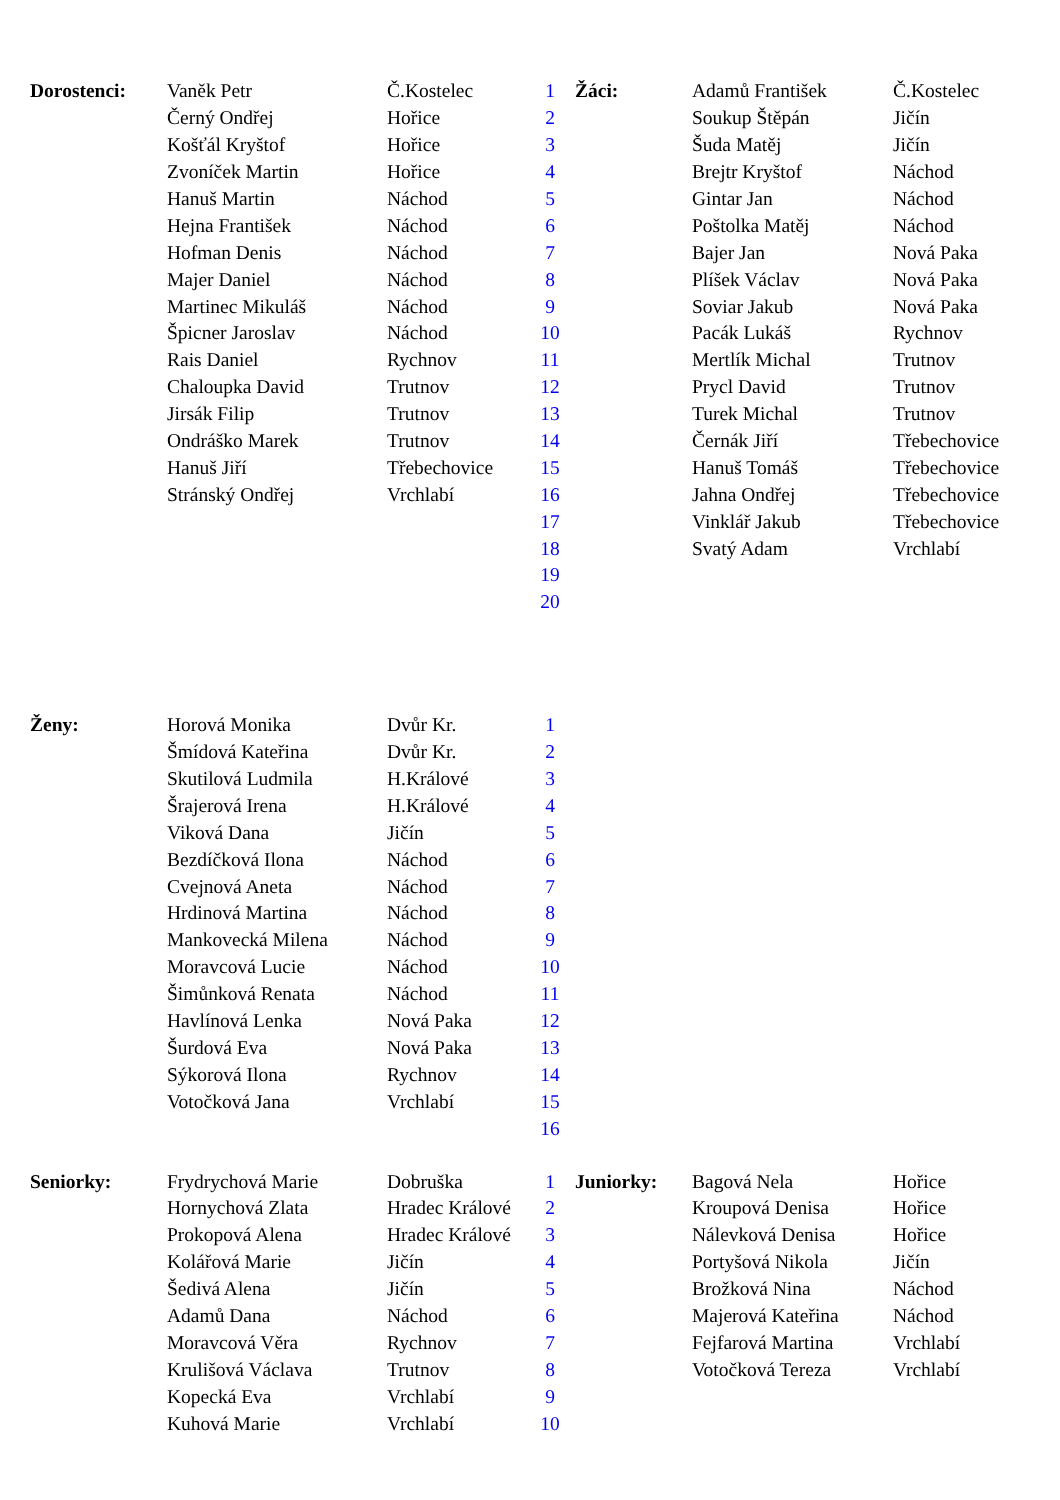| Dorostenci: | Vaněk Petr | Č.Kostelec | 1 | Žáci: | Adamů František | Č.Kostelec |
| | Černý Ondřej | Hořice | 2 | | Soukup Štěpán | Jičín |
| | Košťál Kryštof | Hořice | 3 | | Šuda Matěj | Jičín |
| | Zvoníček Martin | Hořice | 4 | | Brejtr Kryštof | Náchod |
| | Hanuš Martin | Náchod | 5 | | Gintar Jan | Náchod |
| | Hejna František | Náchod | 6 | | Poštolka Matěj | Náchod |
| | Hofman Denis | Náchod | 7 | | Bajer Jan | Nová Paka |
| | Majer Daniel | Náchod | 8 | | Plíšek Václav | Nová Paka |
| | Martinec Mikuláš | Náchod | 9 | | Soviar Jakub | Nová Paka |
| | Špicner Jaroslav | Náchod | 10 | | Pacák Lukáš | Rychnov |
| | Rais Daniel | Rychnov | 11 | | Mertlík Michal | Trutnov |
| | Chaloupka David | Trutnov | 12 | | Prycl David | Trutnov |
| | Jirsák Filip | Trutnov | 13 | | Turek Michal | Trutnov |
| | Ondráško Marek | Trutnov | 14 | | Černák Jiří | Třebechovice |
| | Hanuš Jiří | Třebechovice | 15 | | Hanuš Tomáš | Třebechovice |
| | Stránský Ondřej | Vrchlabí | 16 | | Jahna Ondřej | Třebechovice |
| | | | 17 | | Vinklář Jakub | Třebechovice |
| | | | 18 | | Svatý Adam | Vrchlabí |
| | | | 19 | | | |
| | | | 20 | | | |
| Ženy: | Horová Monika | Dvůr Kr. | 1 |
| | Šmídová Kateřina | Dvůr Kr. | 2 |
| | Skutilová Ludmila | H.Králové | 3 |
| | Šrajerová Irena | H.Králové | 4 |
| | Viková Dana | Jičín | 5 |
| | Bezdíčková Ilona | Náchod | 6 |
| | Cvejnová Aneta | Náchod | 7 |
| | Hrdinová Martina | Náchod | 8 |
| | Mankovecká Milena | Náchod | 9 |
| | Moravcová Lucie | Náchod | 10 |
| | Šimůnková Renata | Náchod | 11 |
| | Havlínová Lenka | Nová Paka | 12 |
| | Šurdová Eva | Nová Paka | 13 |
| | Sýkorová Ilona | Rychnov | 14 |
| | Votočková Jana | Vrchlabí | 15 |
| | | | 16 |
| Seniorky: | Frydrychová Marie | Dobruška | 1 | Juniorky: | Bagová Nela | Hořice |
| | Hornychová Zlata | Hradec Králové | 2 | | Kroupová Denisa | Hořice |
| | Prokopová Alena | Hradec Králové | 3 | | Nálevková Denisa | Hořice |
| | Kolářová Marie | Jičín | 4 | | Portyšová Nikola | Jičín |
| | Šedivá Alena | Jičín | 5 | | Brožková Nina | Náchod |
| | Adamů Dana | Náchod | 6 | | Majerová Kateřina | Náchod |
| | Moravcová Věra | Rychnov | 7 | | Fejfarová Martina | Vrchlabí |
| | Krulišová Václava | Trutnov | 8 | | Votočková Tereza | Vrchlabí |
| | Kopecká Eva | Vrchlabí | 9 | | | |
| | Kuhová Marie | Vrchlabí | 10 | | | |